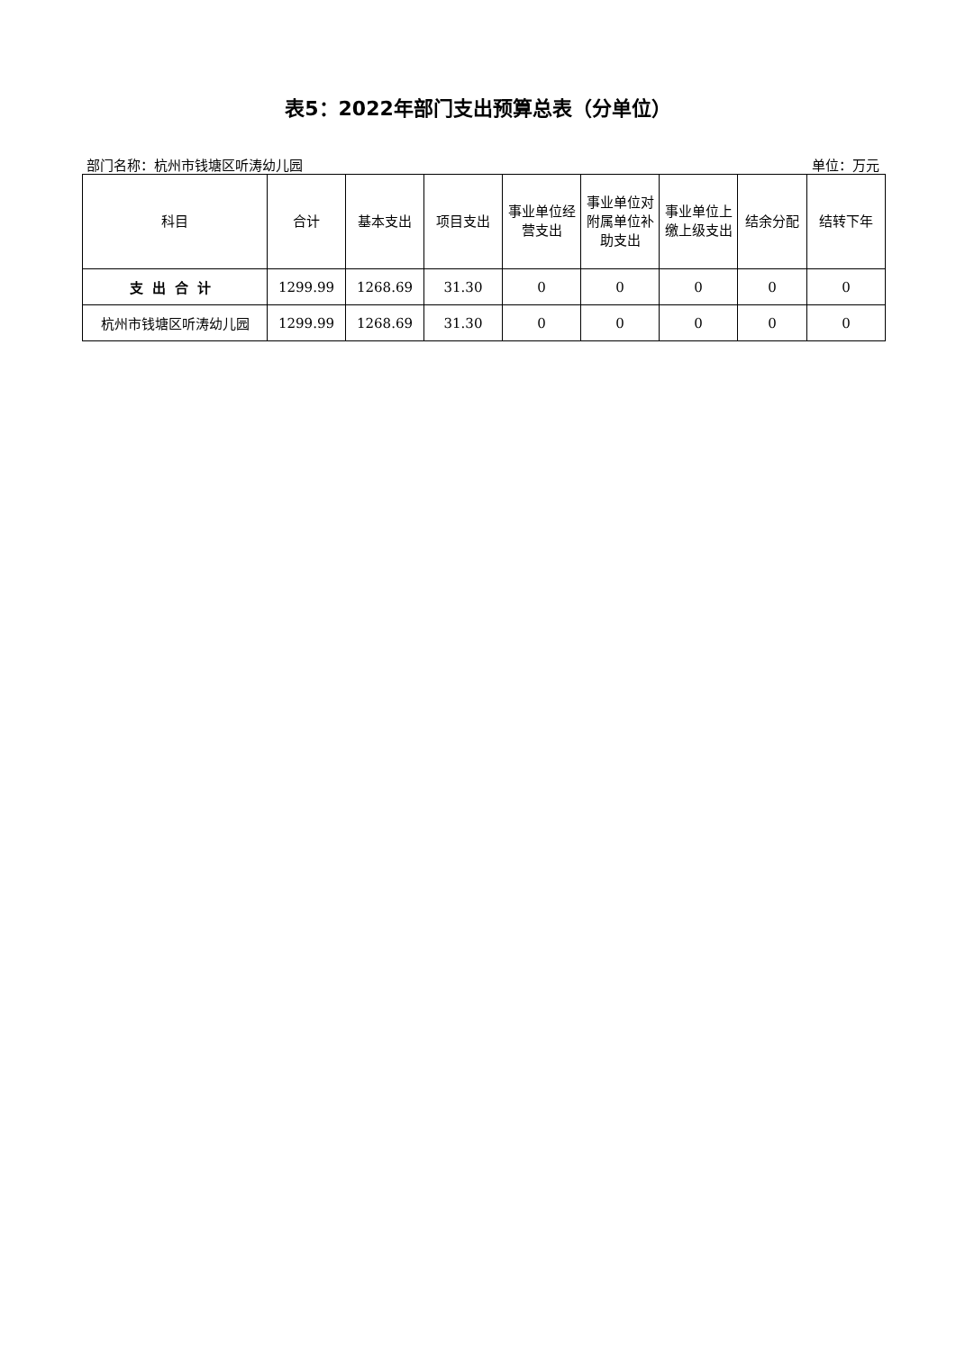表5：2022年部门支出预算总表（分单位）
部门名称：杭州市钱塘区听涛幼儿园 单位：万元
| 科目 | 合计 | 基本支出 | 项目支出 | 事业单位经营支出 | 事业单位对附属单位补助支出 | 事业单位上缴上级支出 | 结余分配 | 结转下年 |
| --- | --- | --- | --- | --- | --- | --- | --- | --- |
| 支出合计 | 1299.99 | 1268.69 | 31.30 | 0 | 0 | 0 | 0 | 0 |
| 杭州市钱塘区听涛幼儿园 | 1299.99 | 1268.69 | 31.30 | 0 | 0 | 0 | 0 | 0 |